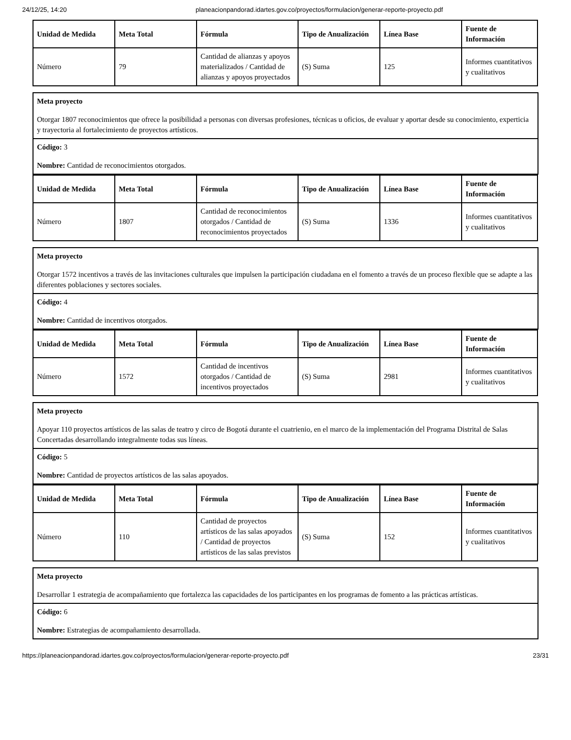24/12/25, 14:20 planeacionpandorad.idartes.gov.co/proyectos/formulacion/generar-reporte-proyecto.pdf
| Unidad de Medida | Meta Total | Fórmula | Tipo de Anualización | Línea Base | Fuente de Información |
| --- | --- | --- | --- | --- | --- |
| Número | 79 | Cantidad de alianzas y apoyos materializados / Cantidad de alianzas y apoyos proyectados | (S) Suma | 125 | Informes cuantitativos y cualitativos |
Meta proyecto
Otorgar 1807 reconocimientos que ofrece la posibilidad a personas con diversas profesiones, técnicas u oficios, de evaluar y aportar desde su conocimiento, experticia y trayectoria al fortalecimiento de proyectos artísticos.
Código: 3
Nombre: Cantidad de reconocimientos otorgados.
| Unidad de Medida | Meta Total | Fórmula | Tipo de Anualización | Línea Base | Fuente de Información |
| --- | --- | --- | --- | --- | --- |
| Número | 1807 | Cantidad de reconocimientos otorgados / Cantidad de reconocimientos proyectados | (S) Suma | 1336 | Informes cuantitativos y cualitativos |
Meta proyecto
Otorgar 1572 incentivos a través de las invitaciones culturales que impulsen la participación ciudadana en el fomento a través de un proceso flexible que se adapte a las diferentes poblaciones y sectores sociales.
Código: 4
Nombre: Cantidad de incentivos otorgados.
| Unidad de Medida | Meta Total | Fórmula | Tipo de Anualización | Línea Base | Fuente de Información |
| --- | --- | --- | --- | --- | --- |
| Número | 1572 | Cantidad de incentivos otorgados / Cantidad de incentivos proyectados | (S) Suma | 2981 | Informes cuantitativos y cualitativos |
Meta proyecto
Apoyar 110 proyectos artísticos de las salas de teatro y circo de Bogotá durante el cuatrienio, en el marco de la implementación del Programa Distrital de Salas Concertadas desarrollando integralmente todas sus líneas.
Código: 5
Nombre: Cantidad de proyectos artísticos de las salas apoyados.
| Unidad de Medida | Meta Total | Fórmula | Tipo de Anualización | Línea Base | Fuente de Información |
| --- | --- | --- | --- | --- | --- |
| Número | 110 | Cantidad de proyectos artísticos de las salas apoyados / Cantidad de proyectos artísticos de las salas previstos | (S) Suma | 152 | Informes cuantitativos y cualitativos |
Meta proyecto
Desarrollar 1 estrategia de acompañamiento que fortalezca las capacidades de los participantes en los programas de fomento a las prácticas artísticas.
Código: 6
Nombre: Estrategias de acompañamiento desarrollada.
https://planeacionpandorad.idartes.gov.co/proyectos/formulacion/generar-reporte-proyecto.pdf 23/31